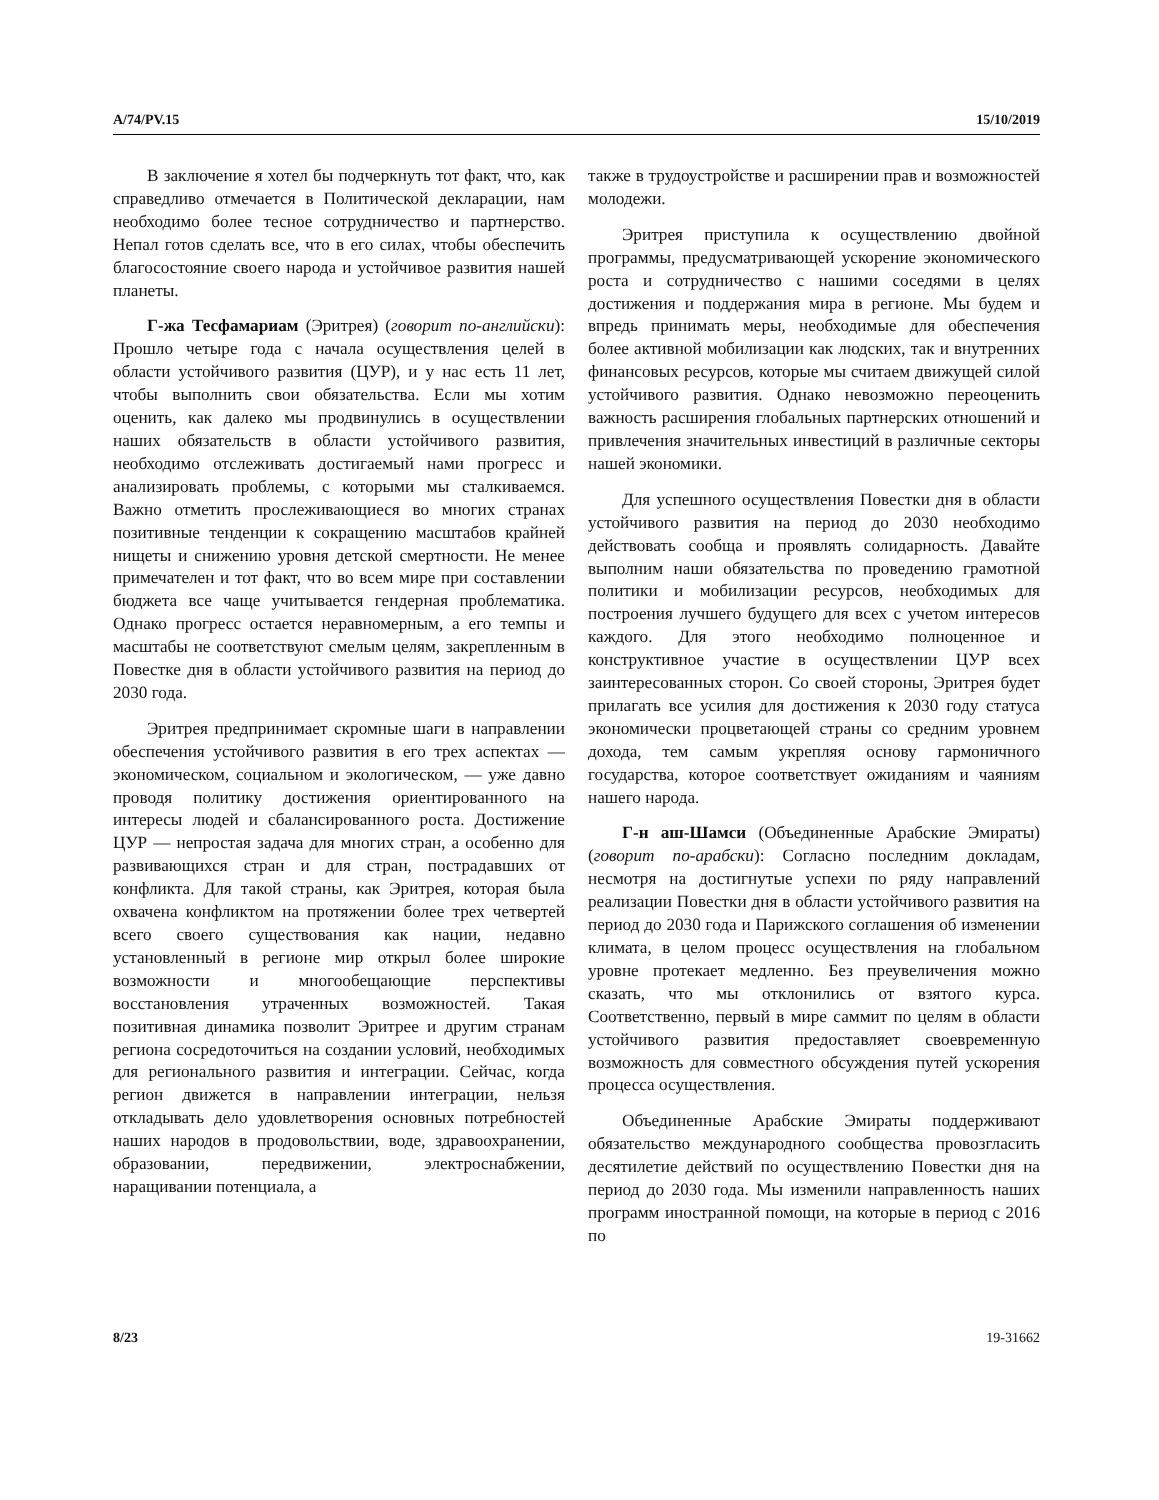A/74/PV.15 15/10/2019
В заключение я хотел бы подчеркнуть тот факт, что, как справедливо отмечается в Политической декларации, нам необходимо более тесное сотрудничество и партнерство. Непал готов сделать все, что в его силах, чтобы обеспечить благосостояние своего народа и устойчивое развития нашей планеты.
Г-жа Тесфамариам (Эритрея) (говорит по-английски): Прошло четыре года с начала осуществления целей в области устойчивого развития (ЦУР), и у нас есть 11 лет, чтобы выполнить свои обязательства. Если мы хотим оценить, как далеко мы продвинулись в осуществлении наших обязательств в области устойчивого развития, необходимо отслеживать достигаемый нами прогресс и анализировать проблемы, с которыми мы сталкиваемся. Важно отметить прослеживающиеся во многих странах позитивные тенденции к сокращению масштабов крайней нищеты и снижению уровня детской смертности. Не менее примечателен и тот факт, что во всем мире при составлении бюджета все чаще учитывается гендерная проблематика. Однако прогресс остается неравномерным, а его темпы и масштабы не соответствуют смелым целям, закрепленным в Повестке дня в области устойчивого развития на период до 2030 года.
Эритрея предпринимает скромные шаги в направлении обеспечения устойчивого развития в его трех аспектах — экономическом, социальном и экологическом, — уже давно проводя политику достижения ориентированного на интересы людей и сбалансированного роста. Достижение ЦУР — непростая задача для многих стран, а особенно для развивающихся стран и для стран, пострадавших от конфликта. Для такой страны, как Эритрея, которая была охвачена конфликтом на протяжении более трех четвертей всего своего существования как нации, недавно установленный в регионе мир открыл более широкие возможности и многообещающие перспективы восстановления утраченных возможностей. Такая позитивная динамика позволит Эритрее и другим странам региона сосредоточиться на создании условий, необходимых для регионального развития и интеграции. Сейчас, когда регион движется в направлении интеграции, нельзя откладывать дело удовлетворения основных потребностей наших народов в продовольствии, воде, здравоохранении, образовании, передвижении, электроснабжении, наращивании потенциала, а
также в трудоустройстве и расширении прав и возможностей молодежи.
Эритрея приступила к осуществлению двойной программы, предусматривающей ускорение экономического роста и сотрудничество с нашими соседями в целях достижения и поддержания мира в регионе. Мы будем и впредь принимать меры, необходимые для обеспечения более активной мобилизации как людских, так и внутренних финансовых ресурсов, которые мы считаем движущей силой устойчивого развития. Однако невозможно переоценить важность расширения глобальных партнерских отношений и привлечения значительных инвестиций в различные секторы нашей экономики.
Для успешного осуществления Повестки дня в области устойчивого развития на период до 2030 необходимо действовать сообща и проявлять солидарность. Давайте выполним наши обязательства по проведению грамотной политики и мобилизации ресурсов, необходимых для построения лучшего будущего для всех с учетом интересов каждого. Для этого необходимо полноценное и конструктивное участие в осуществлении ЦУР всех заинтересованных сторон. Со своей стороны, Эритрея будет прилагать все усилия для достижения к 2030 году статуса экономически процветающей страны со средним уровнем дохода, тем самым укрепляя основу гармоничного государства, которое соответствует ожиданиям и чаяниям нашего народа.
Г-н аш-Шамси (Объединенные Арабские Эмираты) (говорит по-арабски): Согласно последним докладам, несмотря на достигнутые успехи по ряду направлений реализации Повестки дня в области устойчивого развития на период до 2030 года и Парижского соглашения об изменении климата, в целом процесс осуществления на глобальном уровне протекает медленно. Без преувеличения можно сказать, что мы отклонились от взятого курса. Соответственно, первый в мире саммит по целям в области устойчивого развития предоставляет своевременную возможность для совместного обсуждения путей ускорения процесса осуществления.
Объединенные Арабские Эмираты поддерживают обязательство международного сообщества провозгласить десятилетие действий по осуществлению Повестки дня на период до 2030 года. Мы изменили направленность наших программ иностранной помощи, на которые в период с 2016 по
8/23 19-31662